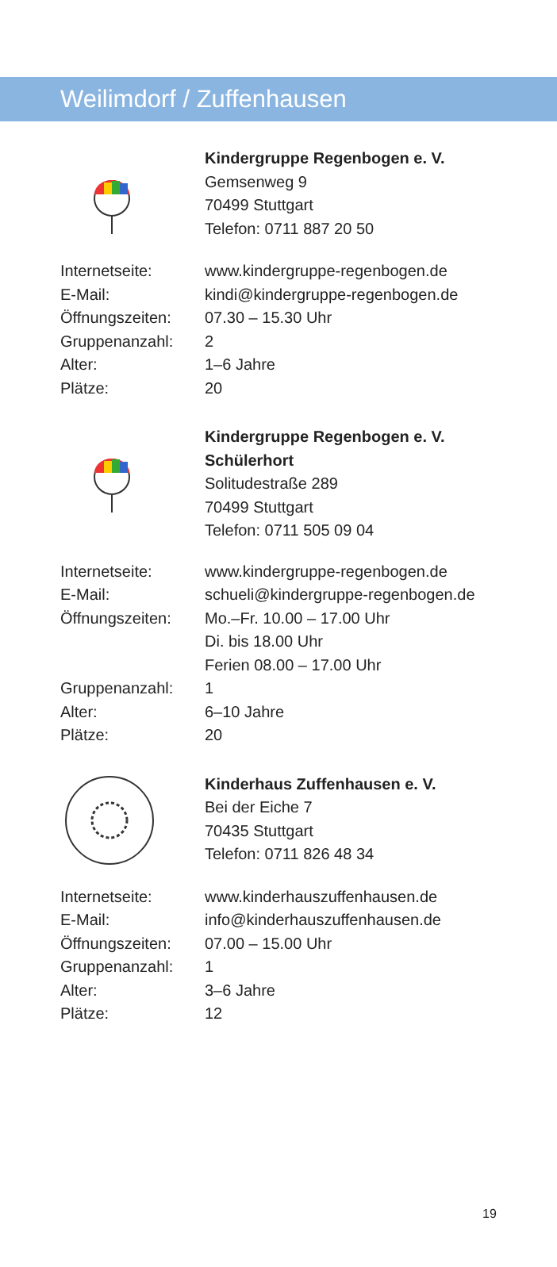Weilimdorf / Zuffenhausen
Kindergruppe Regenbogen e. V.
Gemsenweg 9
70499 Stuttgart
Telefon: 0711 887 20 50
| Internetseite: | www.kindergruppe-regenbogen.de |
| E-Mail: | kindi@kindergruppe-regenbogen.de |
| Öffnungszeiten: | 07.30 – 15.30 Uhr |
| Gruppenanzahl: | 2 |
| Alter: | 1–6 Jahre |
| Plätze: | 20 |
Kindergruppe Regenbogen e. V.
Schülerhort
Solitudestraße 289
70499 Stuttgart
Telefon: 0711 505 09 04
| Internetseite: | www.kindergruppe-regenbogen.de |
| E-Mail: | schueli@kindergruppe-regenbogen.de |
| Öffnungszeiten: | Mo.–Fr. 10.00 – 17.00 Uhr Di. bis 18.00 Uhr Ferien 08.00 – 17.00 Uhr |
| Gruppenanzahl: | 1 |
| Alter: | 6–10 Jahre |
| Plätze: | 20 |
Kinderhaus Zuffenhausen e. V.
Bei der Eiche 7
70435 Stuttgart
Telefon: 0711 826 48 34
| Internetseite: | www.kinderhauszuffenhausen.de |
| E-Mail: | info@kinderhauszuffenhausen.de |
| Öffnungszeiten: | 07.00 – 15.00 Uhr |
| Gruppenanzahl: | 1 |
| Alter: | 3–6 Jahre |
| Plätze: | 12 |
19